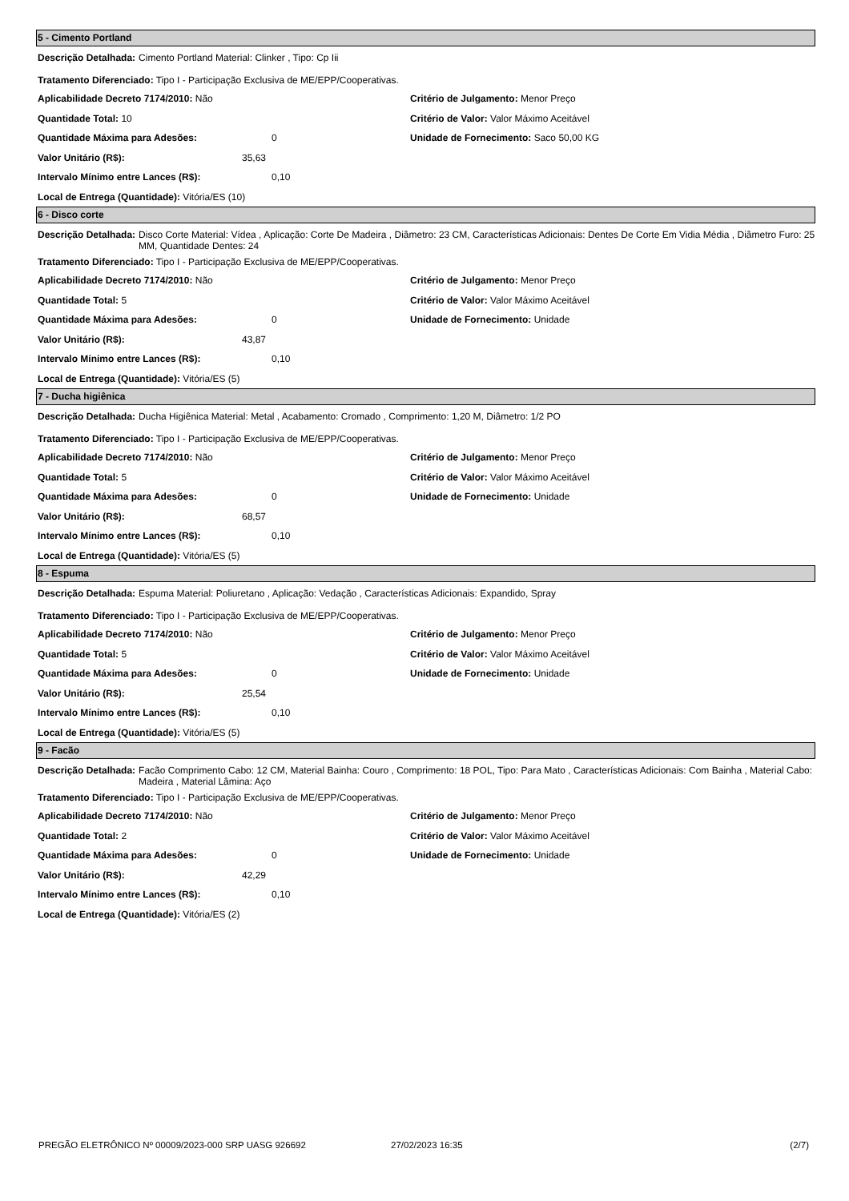5 - Cimento Portland
Descrição Detalhada: Cimento Portland Material: Clinker , Tipo: Cp Iii
Tratamento Diferenciado: Tipo I - Participação Exclusiva de ME/EPP/Cooperativas.
Aplicabilidade Decreto 7174/2010: Não
Quantidade Total: 10
Quantidade Máxima para Adesões: 0
Valor Unitário (R$): 35,63
Intervalo Mínimo entre Lances (R$): 0,10
Local de Entrega (Quantidade): Vitória/ES (10)
Critério de Julgamento: Menor Preço
Critério de Valor: Valor Máximo Aceitável
Unidade de Fornecimento: Saco 50,00 KG
6 - Disco corte
Descrição Detalhada: Disco Corte Material: Vídea , Aplicação: Corte De Madeira , Diâmetro: 23 CM, Características Adicionais: Dentes De Corte Em Vidia Média , Diâmetro Furo: 25 MM, Quantidade Dentes: 24
Tratamento Diferenciado: Tipo I - Participação Exclusiva de ME/EPP/Cooperativas.
Aplicabilidade Decreto 7174/2010: Não
Quantidade Total: 5
Quantidade Máxima para Adesões: 0
Valor Unitário (R$): 43,87
Intervalo Mínimo entre Lances (R$): 0,10
Local de Entrega (Quantidade): Vitória/ES (5)
Critério de Julgamento: Menor Preço
Critério de Valor: Valor Máximo Aceitável
Unidade de Fornecimento: Unidade
7 - Ducha higiênica
Descrição Detalhada: Ducha Higiênica Material: Metal , Acabamento: Cromado , Comprimento: 1,20 M, Diâmetro: 1/2 PO
Tratamento Diferenciado: Tipo I - Participação Exclusiva de ME/EPP/Cooperativas.
Aplicabilidade Decreto 7174/2010: Não
Quantidade Total: 5
Quantidade Máxima para Adesões: 0
Valor Unitário (R$): 68,57
Intervalo Mínimo entre Lances (R$): 0,10
Local de Entrega (Quantidade): Vitória/ES (5)
Critério de Julgamento: Menor Preço
Critério de Valor: Valor Máximo Aceitável
Unidade de Fornecimento: Unidade
8 - Espuma
Descrição Detalhada: Espuma Material: Poliuretano , Aplicação: Vedação , Características Adicionais: Expandido, Spray
Tratamento Diferenciado: Tipo I - Participação Exclusiva de ME/EPP/Cooperativas.
Aplicabilidade Decreto 7174/2010: Não
Quantidade Total: 5
Quantidade Máxima para Adesões: 0
Valor Unitário (R$): 25,54
Intervalo Mínimo entre Lances (R$): 0,10
Local de Entrega (Quantidade): Vitória/ES (5)
Critério de Julgamento: Menor Preço
Critério de Valor: Valor Máximo Aceitável
Unidade de Fornecimento: Unidade
9 - Facão
Descrição Detalhada: Facão Comprimento Cabo: 12 CM, Material Bainha: Couro , Comprimento: 18 POL, Tipo: Para Mato , Características Adicionais: Com Bainha , Material Cabo: Madeira , Material Lâmina: Aço
Tratamento Diferenciado: Tipo I - Participação Exclusiva de ME/EPP/Cooperativas.
Aplicabilidade Decreto 7174/2010: Não
Quantidade Total: 2
Quantidade Máxima para Adesões: 0
Valor Unitário (R$): 42,29
Intervalo Mínimo entre Lances (R$): 0,10
Local de Entrega (Quantidade): Vitória/ES (2)
Critério de Julgamento: Menor Preço
Critério de Valor: Valor Máximo Aceitável
Unidade de Fornecimento: Unidade
PREGÃO ELETRÔNICO Nº 00009/2023-000 SRP UASG 926692 27/02/2023 16:35 (2/7)